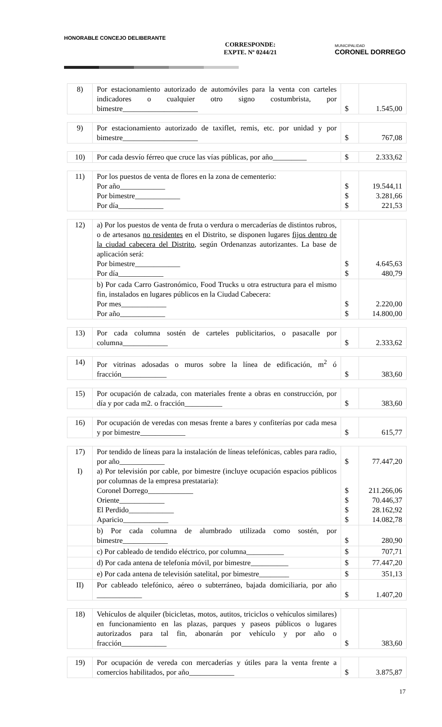HONORABLE CONCEJO DELIBERANTE
CORRESPONDE:
EXPTE. Nº 0244/21
MUNICIPALIDAD
CORONEL DORREGO
| 8) | Por estacionamiento autorizado de automóviles para la venta con carteles indicadores o cualquier otro signo costumbrista, por bimestre____________________ | $ | 1.545,00 |
| 9) | Por estacionamiento autorizado de taxiflet, remis, etc. por unidad y por bimestre____________________ | $ | 767,08 |
| 10) | Por cada desvío férreo que cruce las vías públicas, por año_________ | $ | 2.333,62 |
| 11) | Por los puestos de venta de flores en la zona de cementerio: Por año____________ Por bimestre____________ Por día____________ | $ $ $ | 19.544,11 3.281,66 221,53 |
| 12) | a) Por los puestos de venta de fruta o verdura o mercaderías de distintos rubros, o de artesanos no residentes en el Distrito, se disponen lugares fijos dentro de la ciudad cabecera del Distrito , según Ordenanzas autorizantes. La base de aplicación será: Por bimestre____________ Por día____________ | $ $ | 4.645,63 480,79 |
| | b) Por cada Carro Gastronómico, Food Trucks u otra estructura para el mismo fin, instalados en lugares públicos en la Ciudad Cabecera: Por mes____________ Por año____________ | $ $ | 2.220,00 14.800,00 |
| 13) | Por cada columna sostén de carteles publicitarios, o pasacalle por columna____________ | $ | 2.333,62 |
| 14) | Por vitrinas adosadas o muros sobre la línea de edificación, m<sup>2</sup> ó fracción____________ | $ | 383,60 |
| 15) | Por ocupación de calzada, con materiales frente a obras en construcción, por día y por cada m2. o fracción__________ | $ | 383,60 |
| 16) | Por ocupación de veredas con mesas frente a bares y confiterías por cada mesa y por bimestre____________ | $ | 615,77 |
| 17) I) | Por tendido de líneas para la instalación de líneas telefónicas, cables para radio, por año____________ a) Por televisión por cable, por bimestre (incluye ocupación espacios públicos por columnas de la empresa prestataria): Coronel Dorrego____________ Oriente____________ El Perdido____________ Aparicio____________ | $ $ $ $ $ | 77.447,20 211.266,06 70.446,37 28.162,92 14.082,78 |
| | b) Por cada columna de alumbrado utilizada como sostén, por bimestre____________ | $ | 280,90 |
| | c) Por cableado de tendido eléctrico, por columna__________ | $ | 707,71 |
| | d) Por cada antena de telefonía móvil, por bimestre__________ | $ | 77.447,20 |
| | e) Por cada antena de televisión satelital, por bimestre________ | $ | 351,13 |
| II) | Por cableado telefónico, aéreo o subterráneo, bajada domiciliaria, por año ____________ | $ | 1.407,20 |
| 18) | Vehículos de alquiler (bicicletas, motos, autitos, triciclos o vehículos similares) en funcionamiento en las plazas, parques y paseos públicos o lugares autorizados para tal fin, abonarán por vehículo y por año o fracción____________ | $ | 383,60 |
| 19) | Por ocupación de vereda con mercaderías y útiles para la venta frente a comercios habilitados, por año____________ | $ | 3.875,87 |
17